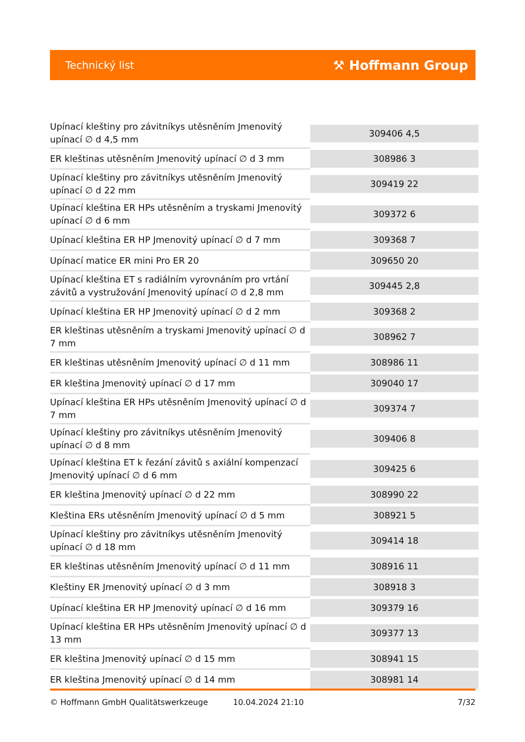Technický list ⚒ Hoffmann Group
| Upínací kleštiny pro závitníkys utěsněním Jmenovitý upínací ∅ d 4,5 mm | 309406 4,5 |
| ER kleštinas utěsněním Jmenovitý upínací ∅ d 3 mm | 308986 3 |
| Upínací kleštiny pro závitníkys utěsněním Jmenovitý upínací ∅ d 22 mm | 309419 22 |
| Upínací kleština ER HPs utěsněním a tryskami Jmenovitý upínací ∅ d 6 mm | 309372 6 |
| Upínací kleština ER HP Jmenovitý upínací ∅ d 7 mm | 309368 7 |
| Upínací matice ER mini Pro ER 20 | 309650 20 |
| Upínací kleština ET s radiálním vyrovnáním pro vrtání závitů a vystružování Jmenovitý upínací ∅ d 2,8 mm | 309445 2,8 |
| Upínací kleština ER HP Jmenovitý upínací ∅ d 2 mm | 309368 2 |
| ER kleštinas utěsněním a tryskami Jmenovitý upínací ∅ d 7 mm | 308962 7 |
| ER kleštinas utěsněním Jmenovitý upínací ∅ d 11 mm | 308986 11 |
| ER kleština Jmenovitý upínací ∅ d 17 mm | 309040 17 |
| Upínací kleština ER HPs utěsněním Jmenovitý upínací ∅ d 7 mm | 309374 7 |
| Upínací kleštiny pro závitníkys utěsněním Jmenovitý upínací ∅ d 8 mm | 309406 8 |
| Upínací kleština ET k řezání závitů s axiální kompenzací Jmenovitý upínací ∅ d 6 mm | 309425 6 |
| ER kleština Jmenovitý upínací ∅ d 22 mm | 308990 22 |
| Kleština ERs utěsněním Jmenovitý upínací ∅ d 5 mm | 308921 5 |
| Upínací kleštiny pro závitníkys utěsněním Jmenovitý upínací ∅ d 18 mm | 309414 18 |
| ER kleštinas utěsněním Jmenovitý upínací ∅ d 11 mm | 308916 11 |
| Kleštiny ER Jmenovitý upínací ∅ d 3 mm | 308918 3 |
| Upínací kleština ER HP Jmenovitý upínací ∅ d 16 mm | 309379 16 |
| Upínací kleština ER HPs utěsněním Jmenovitý upínací ∅ d 13 mm | 309377 13 |
| ER kleština Jmenovitý upínací ∅ d 15 mm | 308941 15 |
| ER kleština Jmenovitý upínací ∅ d 14 mm | 308981 14 |
© Hoffmann GmbH Qualitätswerkzeuge 10.04.2024 21:10 7/32